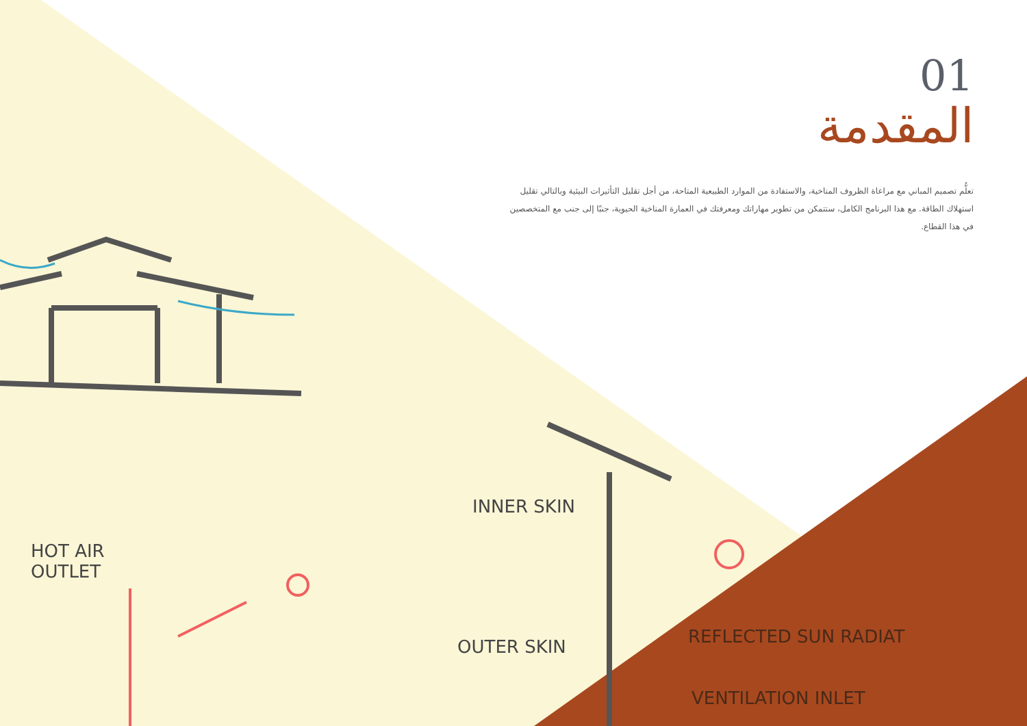01
المقدمة
تعلُّم تصميم المباني مع مراعاة الظروف المناخية، والاستفادة من الموارد الطبيعية المتاحة، من أجل تقليل التأثيرات البيئية وبالتالي تقليل استهلاك الطاقة. مع هذا البرنامج الكامل، ستتمكن من تطوير مهاراتك ومعرفتك في العمارة المناخية الحيوية، جنبًا إلى جنب مع المتخصصين في هذا القطاع.
HOT AIR
OUTLET
INNER SKIN
OUTER SKIN REFLECTED SUN RADIAT
VENTILATION INLET